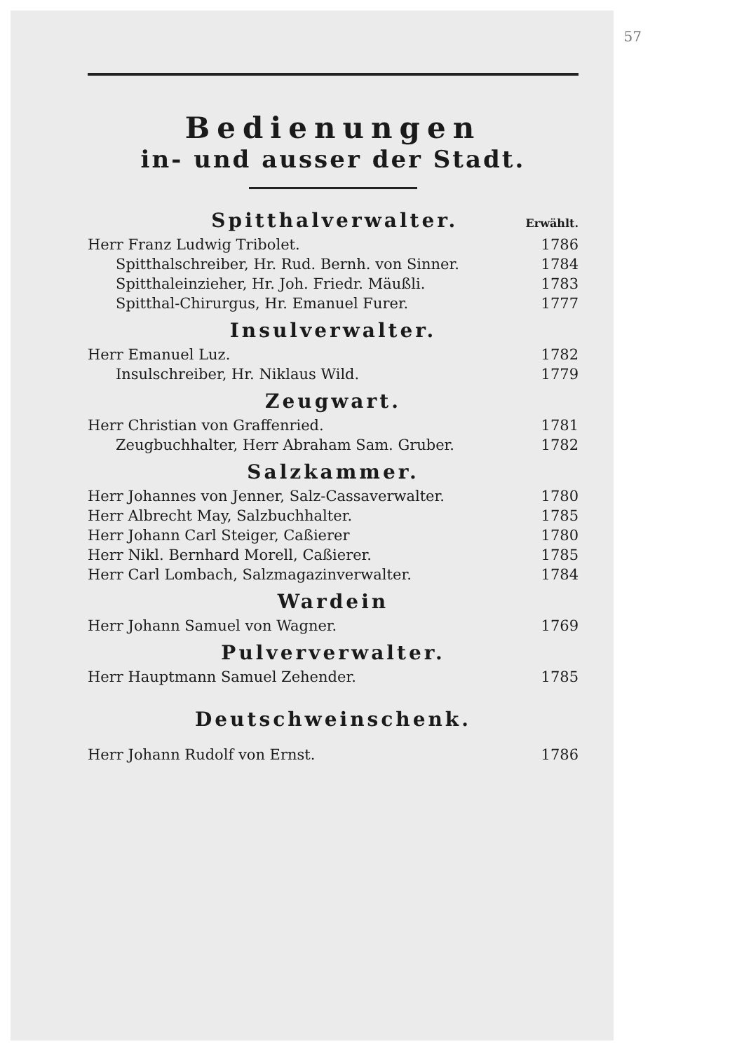57
Bedienungen
in- und ausser der Stadt.
Spitthalverwalter.
Erwählt.
Herr Franz Ludwig Tribolet. 1786
Spitthalschreiber, Hr. Rud. Bernh. von Sinner. 1784
Spitthaleinzieher, Hr. Joh. Friedr. Mäußli. 1783
Spitthal-Chirurgus, Hr. Emanuel Furer. 1777
Insulverwalter.
Herr Emanuel Luz. 1782
Insulschreiber, Hr. Niklaus Wild. 1779
Zeugwart.
Herr Christian von Graffenried. 1781
Zeugbuchhalter, Herr Abraham Sam. Gruber. 1782
Salzkammer.
Herr Johannes von Jenner, Salz-Cassaverwalter. 1780
Herr Albrecht May, Salzbuchhalter. 1785
Herr Johann Carl Steiger, Caßierer 1780
Herr Nikl. Bernhard Morell, Caßierer. 1785
Herr Carl Lombach, Salzmagazinverwalter. 1784
Wardein
Herr Johann Samuel von Wagner. 1769
Pulververwalter.
Herr Hauptmann Samuel Zehender. 1785
Deutschweinschenk.
Herr Johann Rudolf von Ernst. 1786